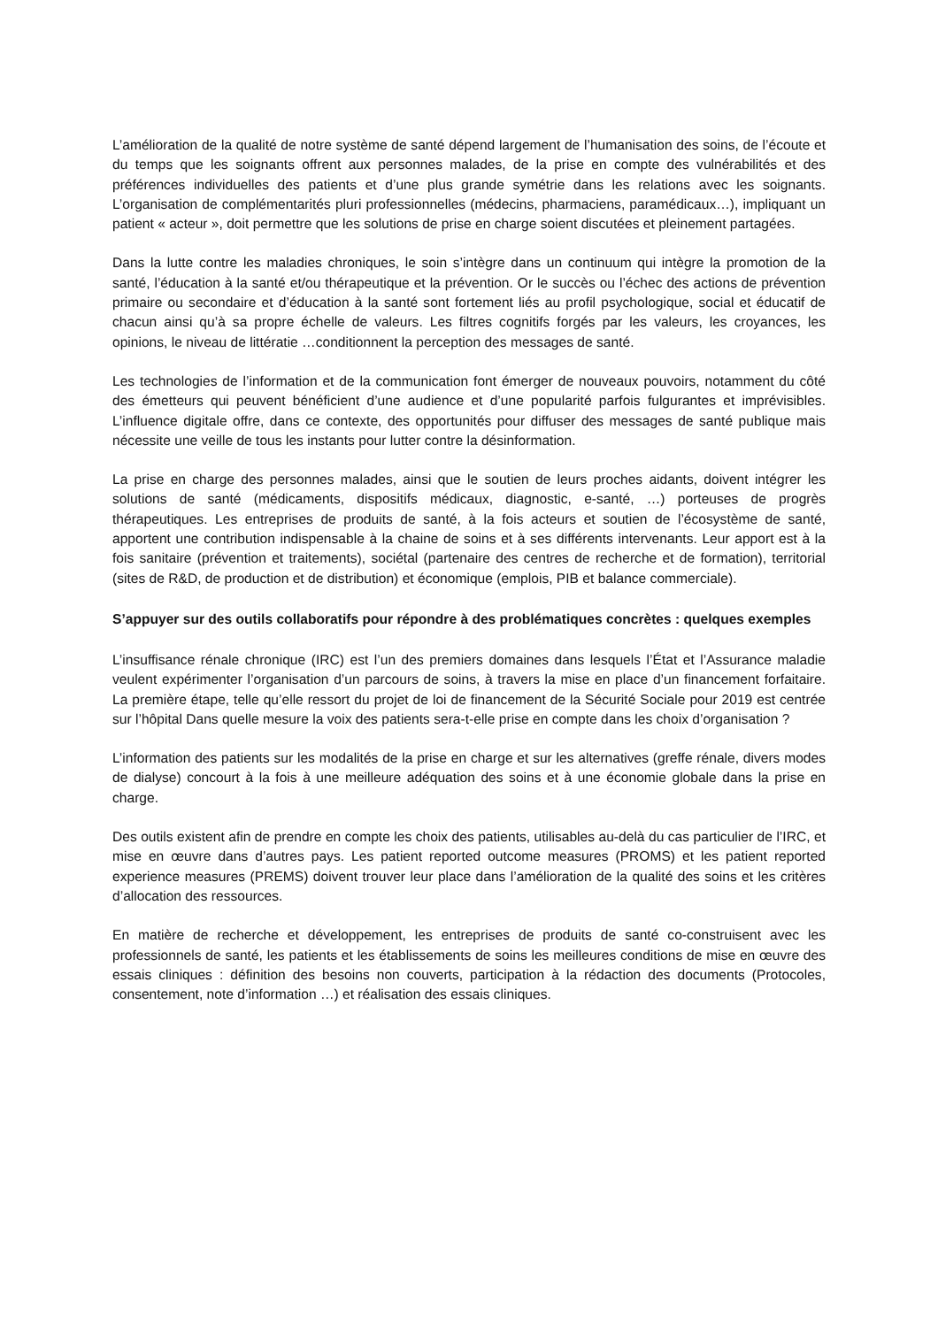L’amélioration de la qualité de notre système de santé dépend largement de l’humanisation des soins, de l’écoute et du temps que les soignants offrent aux personnes malades, de la prise en compte des vulnérabilités et des préférences individuelles des patients et d’une plus grande symétrie dans les relations avec les soignants. L’organisation de complémentarités pluri professionnelles (médecins, pharmaciens, paramédicaux…), impliquant un patient « acteur », doit permettre que les solutions de prise en charge soient discutées et pleinement partagées.
Dans la lutte contre les maladies chroniques, le soin s’intègre dans un continuum qui intègre la promotion de la santé, l’éducation à la santé et/ou thérapeutique et la prévention. Or le succès ou l’échec des actions de prévention primaire ou secondaire et d’éducation à la santé sont fortement liés au profil psychologique, social et éducatif de chacun ainsi qu’à sa propre échelle de valeurs. Les filtres cognitifs forgés par les valeurs, les croyances, les opinions, le niveau de littératie …conditionnent la perception des messages de santé.
Les technologies de l’information et de la communication font émerger de nouveaux pouvoirs, notamment du côté des émetteurs qui peuvent bénéficient d’une audience et d’une popularité parfois fulgurantes et imprévisibles. L’influence digitale offre, dans ce contexte, des opportunités pour diffuser des messages de santé publique mais nécessite une veille de tous les instants pour lutter contre la désinformation.
La prise en charge des personnes malades, ainsi que le soutien de leurs proches aidants, doivent intégrer les solutions de santé (médicaments, dispositifs médicaux, diagnostic, e-santé, …) porteuses de progrès thérapeutiques. Les entreprises de produits de santé, à la fois acteurs et soutien de l’écosystème de santé, apportent une contribution indispensable à la chaine de soins et à ses différents intervenants. Leur apport est à la fois sanitaire (prévention et traitements), sociétal (partenaire des centres de recherche et de formation), territorial (sites de R&D, de production et de distribution) et économique (emplois, PIB et balance commerciale).
S’appuyer sur des outils collaboratifs pour répondre à des problématiques concrètes : quelques exemples
L’insuffisance rénale chronique (IRC) est l’un des premiers domaines dans lesquels l’État et l’Assurance maladie veulent expérimenter l’organisation d’un parcours de soins, à travers la mise en place d’un financement forfaitaire. La première étape, telle qu’elle ressort du projet de loi de financement de la Sécurité Sociale pour 2019 est centrée sur l’hôpital Dans quelle mesure la voix des patients sera-t-elle prise en compte dans les choix d’organisation ?
L’information des patients sur les modalités de la prise en charge et sur les alternatives (greffe rénale, divers modes de dialyse) concourt à la fois à une meilleure adéquation des soins et à une économie globale dans la prise en charge.
Des outils existent afin de prendre en compte les choix des patients, utilisables au-delà du cas particulier de l’IRC, et mise en œuvre dans d’autres pays. Les patient reported outcome measures (PROMS) et les patient reported experience measures (PREMS) doivent trouver leur place dans l’amélioration de la qualité des soins et les critères d’allocation des ressources.
En matière de recherche et développement, les entreprises de produits de santé co-construisent avec les professionnels de santé, les patients et les établissements de soins les meilleures conditions de mise en œuvre des essais cliniques : définition des besoins non couverts, participation à la rédaction des documents (Protocoles, consentement, note d’information …) et réalisation des essais cliniques.